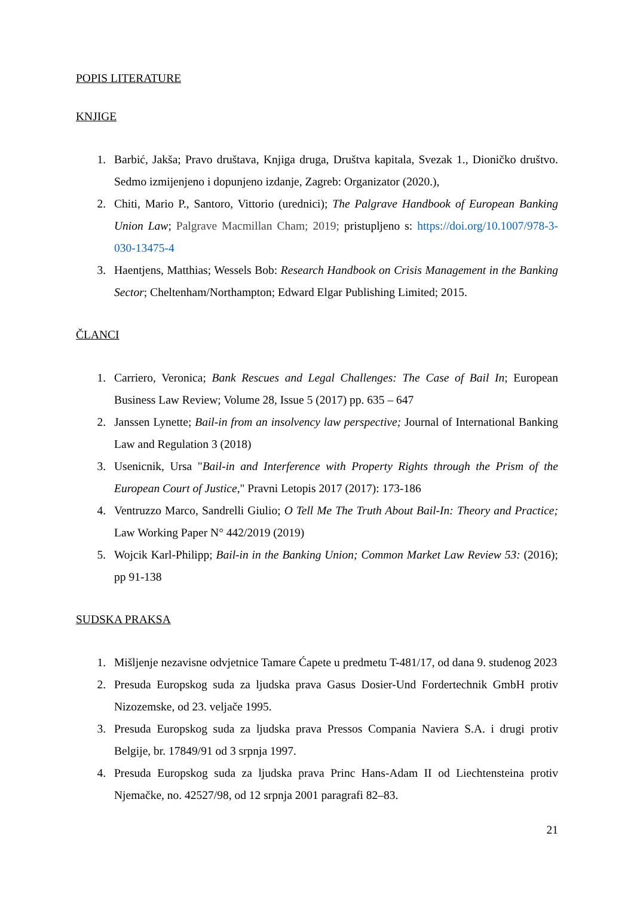POPIS LITERATURE
KNJIGE
1. Barbić, Jakša; Pravo društava, Knjiga druga, Društva kapitala, Svezak 1., Dioničko društvo. Sedmo izmijenjeno i dopunjeno izdanje, Zagreb: Organizator (2020.),
2. Chiti, Mario P., Santoro, Vittorio (urednici); The Palgrave Handbook of European Banking Union Law; Palgrave Macmillan Cham; 2019; pristupljeno s: https://doi.org/10.1007/978-3-030-13475-4
3. Haentjens, Matthias; Wessels Bob: Research Handbook on Crisis Management in the Banking Sector; Cheltenham/Northampton; Edward Elgar Publishing Limited; 2015.
ČLANCI
1. Carriero, Veronica; Bank Rescues and Legal Challenges: The Case of Bail In; European Business Law Review; Volume 28, Issue 5 (2017) pp. 635 – 647
2. Janssen Lynette; Bail-in from an insolvency law perspective; Journal of International Banking Law and Regulation 3 (2018)
3. Usenicnik, Ursa "Bail-in and Interference with Property Rights through the Prism of the European Court of Justice," Pravni Letopis 2017 (2017): 173-186
4. Ventruzzo Marco, Sandrelli Giulio; O Tell Me The Truth About Bail-In: Theory and Practice; Law Working Paper N° 442/2019 (2019)
5. Wojcik Karl-Philipp; Bail-in in the Banking Union; Common Market Law Review 53: (2016); pp 91-138
SUDSKA PRAKSA
1. Mišljenje nezavisne odvjetnice Tamare Ćapete u predmetu T-481/17, od dana 9. studenog 2023
2. Presuda Europskog suda za ljudska prava Gasus Dosier-Und Fordertechnik GmbH protiv Nizozemske, od 23. veljače 1995.
3. Presuda Europskog suda za ljudska prava Pressos Compania Naviera S.A. i drugi protiv Belgije, br. 17849/91 od 3 srpnja 1997.
4. Presuda Europskog suda za ljudska prava Princ Hans-Adam II od Liechtensteina protiv Njemačke, no. 42527/98, od 12 srpnja 2001 paragrafi 82–83.
21